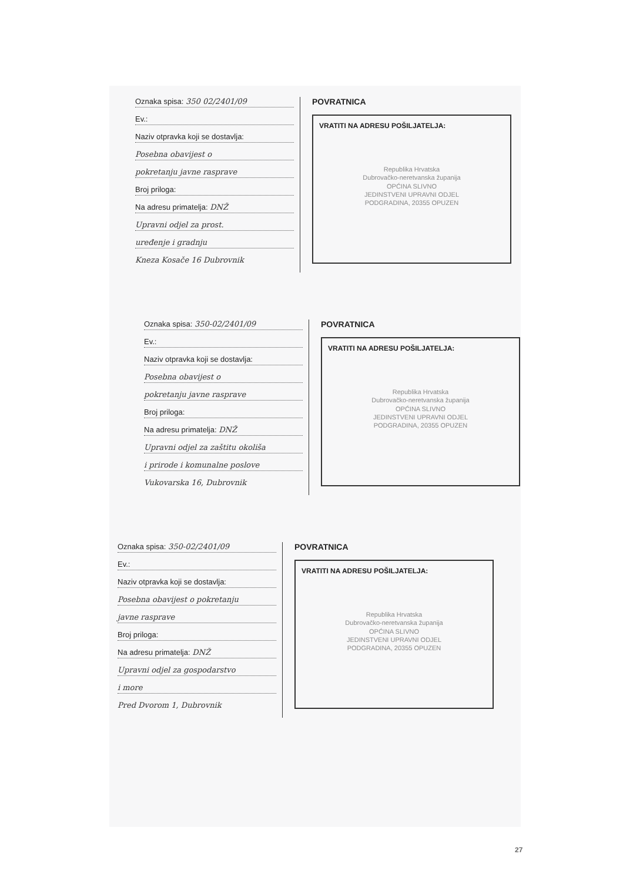Oznaka spisa: 350 02/2401/09
Ev.:
Naziv otpravka koji se dostavlja:
Posebna obavijest o
pokretanju javne rasprave
Broj priloga:
Na adresu primatelja: DNŽ
Upravni odjel za prost.
uređenje i gradnju
Kneza Kosače 16 Dubrovnik
POVRATNICA
VRATITI NA ADRESU POŠILJATELJA:
Republika Hrvatska
Dubrovačko-neretvanska županija
OPĆINA SLIVNO
JEDINSTVENI UPRAVNI ODJEL
PODGRADINA, 20355 OPUZEN
Oznaka spisa: 350-02/2401/09
Ev.:
Naziv otpravka koji se dostavlja:
Posebna obavijest o
pokretanju javne rasprave
Broj priloga:
Na adresu primatelja: DNŽ
Upravni odjel za zaštitu okoliša
i prirode i komunalne poslove
Vukovarska 16, Dubrovnik
POVRATNICA
VRATITI NA ADRESU POŠILJATELJA:
Republika Hrvatska
Dubrovačko-neretvanska županija
OPĆINA SLIVNO
JEDINSTVENI UPRAVNI ODJEL
PODGRADINA, 20355 OPUZEN
Oznaka spisa: 350-02/2401/09
Ev.:
Naziv otpravka koji se dostavlja:
Posebna obavijest o pokretanju
javne rasprave
Broj priloga:
Na adresu primatelja: DNŽ
Upravni odjel za gospodarstvo
i more
Pred Dvorom 1, Dubrovnik
POVRATNICA
VRATITI NA ADRESU POŠILJATELJA:
Republika Hrvatska
Dubrovačko-neretvanska županija
OPĆINA SLIVNO
JEDINSTVENI UPRAVNI ODJEL
PODGRADINA, 20355 OPUZEN
27